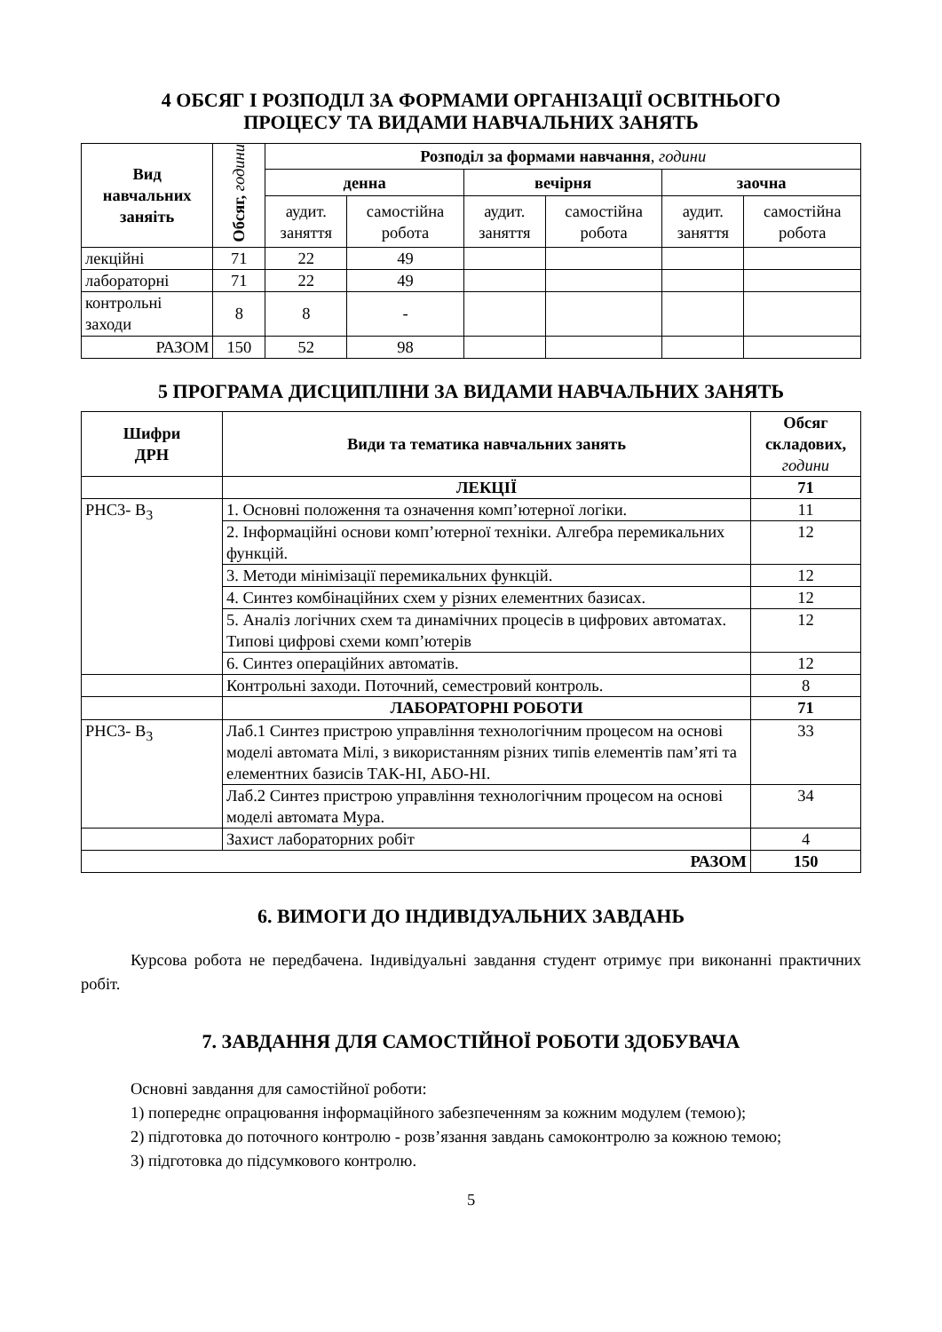4 ОБСЯГ І РОЗПОДІЛ ЗА ФОРМАМИ ОРГАНІЗАЦІЇ ОСВІТНЬОГО
ПРОЦЕСУ ТА ВИДАМИ НАВЧАЛЬНИХ ЗАНЯТЬ
| Вид навчальних заняіть | Обсяг, години | Розподіл за формами навчання , години | | | | | |
| --- | --- | --- | --- | --- | --- | --- | --- |
| | | денна | | вечірня | | заочна | |
| | | аудит. заняття | самостійна робота | аудит. заняття | самостійна робота | аудит. заняття | самостійна робота |
| лекційні | 71 | 22 | 49 | | | | |
| лабораторні | 71 | 22 | 49 | | | | |
| контрольні заходи | 8 | 8 | - | | | | |
| РАЗОМ | 150 | 52 | 98 | | | | |
5 ПРОГРАМА ДИСЦИПЛІНИ ЗА ВИДАМИ НАВЧАЛЬНИХ ЗАНЯТЬ
| Шифри ДРН | Види та тематика навчальних занять | Обсяг складових, години |
| --- | --- | --- |
| | ЛЕКЦІЇ | 71 |
| РНС3- В<sub>3</sub> | 1. Основні положення та означення комп’ютерної логіки. | 11 |
| | 2. Інформаційні основи комп’ютерної техніки. Алгебра перемикальних функцій. | 12 |
| | 3. Методи мінімізації перемикальних функцій. | 12 |
| | 4. Синтез комбінаційних схем у різних елементних базисах. | 12 |
| | 5. Аналіз логічних схем та динамічних процесів в цифрових автоматах. Типові цифрові схеми комп’ютерів | 12 |
| | 6. Синтез операційних автоматів. | 12 |
| | Контрольні заходи. Поточний, семестровий контроль. | 8 |
| | ЛАБОРАТОРНІ РОБОТИ | 71 |
| РНС3- В<sub>3</sub> | Лаб.1 Синтез пристрою управління технологічним процесом на основі моделі автомата Мілі, з використанням різних типів елементів пам’яті та елементних базисів ТАК-НІ, АБО-НІ. | 33 |
| | Лаб.2 Синтез пристрою управління технологічним процесом на основі моделі автомата Мура. | 34 |
| | Захист лабораторних робіт | 4 |
| РАЗОМ | | 150 |
6. ВИМОГИ ДО ІНДИВІДУАЛЬНИХ ЗАВДАНЬ
Курсова робота не передбачена. Індивідуальні завдання студент отримує при виконанні практичних робіт.
7. ЗАВДАННЯ ДЛЯ САМОСТІЙНОЇ РОБОТИ ЗДОБУВАЧА
Основні завдання для самостійної роботи:
1) попереднє опрацювання інформаційного забезпеченням за кожним модулем (темою);
2) підготовка до поточного контролю - розв’язання завдань самоконтролю за кожною темою;
3) підготовка до підсумкового контролю.
5